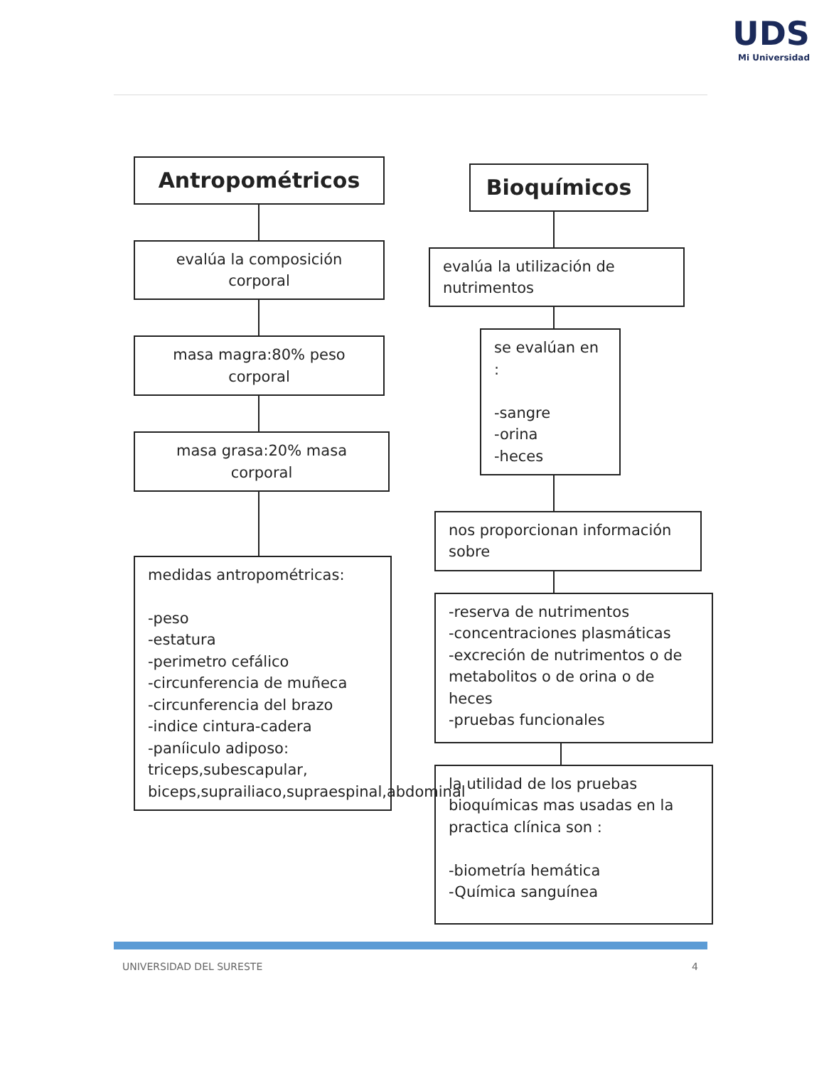UDS
Mi Universidad
Antropométricos
evalúa la composición corporal
masa magra:80% peso corporal
masa grasa:20% masa corporal
medidas antropométricas:
-peso
-estatura
-perimetro cefálico
-circunferencia de muñeca
-circunferencia del brazo
-indice cintura-cadera
-paníiculo adiposo: triceps,subescapular, biceps,suprailiaco,supraespinal,abdominal
Bioquímicos
evalúa la utilización de nutrimentos
se evalúan en :
-sangre
-orina
-heces
nos proporcionan información sobre
-reserva de nutrimentos
-concentraciones plasmáticas
-excreción de nutrimentos o de metabolitos o de orina o de heces
-pruebas funcionales
la utilidad de los pruebas bioquímicas mas usadas en la practica clínica son :
-biometría hemática
-Química sanguínea
UNIVERSIDAD DEL SURESTE 4